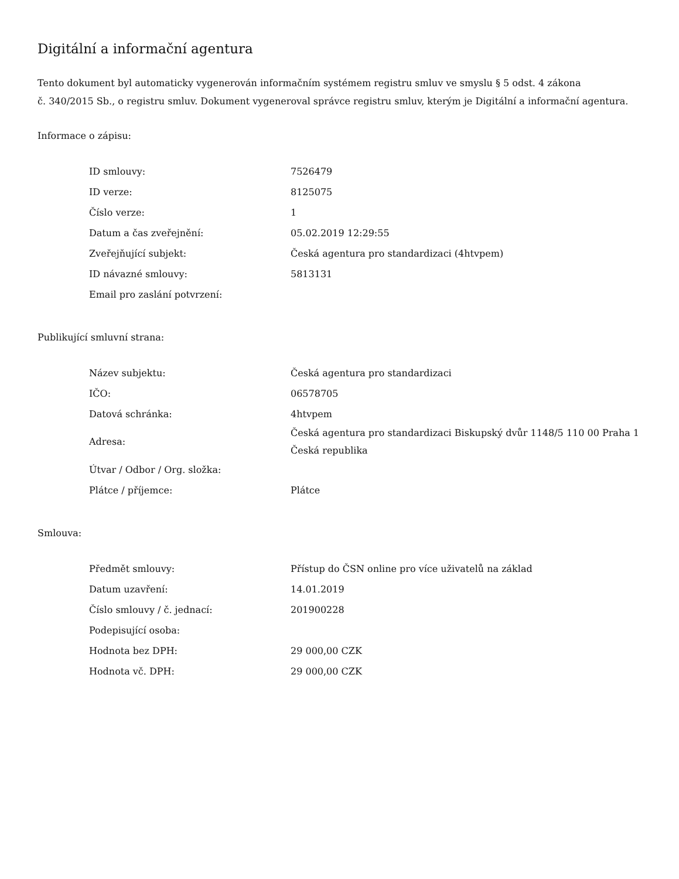Digitální a informační agentura
Tento dokument byl automaticky vygenerován informačním systémem registru smluv ve smyslu § 5 odst. 4 zákona
č. 340/2015 Sb., o registru smluv. Dokument vygeneroval správce registru smluv, kterým je Digitální a informační agentura.
Informace o zápisu:
| ID smlouvy: | 7526479 |
| ID verze: | 8125075 |
| Číslo verze: | 1 |
| Datum a čas zveřejnění: | 05.02.2019 12:29:55 |
| Zveřejňující subjekt: | Česká agentura pro standardizaci (4htvpem) |
| ID návazné smlouvy: | 5813131 |
| Email pro zaslání potvrzení: | |
Publikující smluvní strana:
| Název subjektu: | Česká agentura pro standardizaci |
| IČO: | 06578705 |
| Datová schránka: | 4htvpem |
| Adresa: | Česká agentura pro standardizaci Biskupský dvůr 1148/5 110 00 Praha 1 Česká republika |
| Útvar / Odbor / Org. složka: | |
| Plátce / příjemce: | Plátce |
Smlouva:
| Předmět smlouvy: | Přístup do ČSN online pro více uživatelů na základ |
| Datum uzavření: | 14.01.2019 |
| Číslo smlouvy / č. jednací: | 201900228 |
| Podepisující osoba: | |
| Hodnota bez DPH: | 29 000,00 CZK |
| Hodnota vč. DPH: | 29 000,00 CZK |